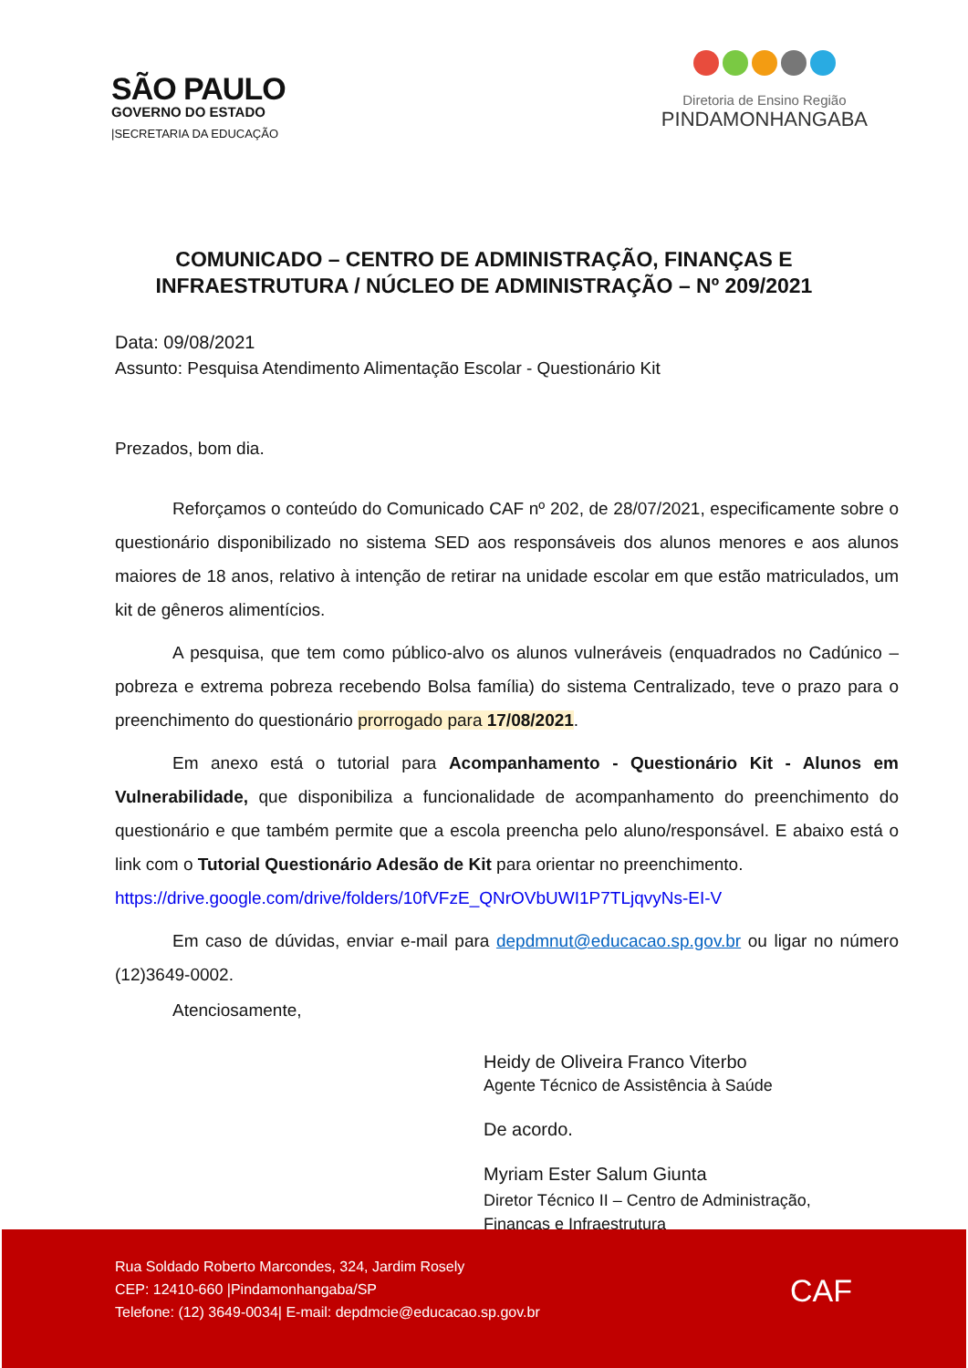SÃO PAULO
GOVERNO DO ESTADO
|SECRETARIA DA EDUCAÇÃO
Diretoria de Ensino Região
PINDAMONHANGABA
COMUNICADO – CENTRO DE ADMINISTRAÇÃO, FINANÇAS E INFRAESTRUTURA / NÚCLEO DE ADMINISTRAÇÃO – Nº 209/2021
Data: 09/08/2021
Assunto: Pesquisa Atendimento Alimentação Escolar - Questionário Kit
Prezados, bom dia.
Reforçamos o conteúdo do Comunicado CAF nº 202, de 28/07/2021, especificamente sobre o questionário disponibilizado no sistema SED aos responsáveis dos alunos menores e aos alunos maiores de 18 anos, relativo à intenção de retirar na unidade escolar em que estão matriculados, um kit de gêneros alimentícios.
A pesquisa, que tem como público-alvo os alunos vulneráveis (enquadrados no Cadúnico – pobreza e extrema pobreza recebendo Bolsa família) do sistema Centralizado, teve o prazo para o preenchimento do questionário prorrogado para 17/08/2021.
Em anexo está o tutorial para Acompanhamento - Questionário Kit - Alunos em Vulnerabilidade, que disponibiliza a funcionalidade de acompanhamento do preenchimento do questionário e que também permite que a escola preencha pelo aluno/responsável. E abaixo está o link com o Tutorial Questionário Adesão de Kit para orientar no preenchimento.
https://drive.google.com/drive/folders/10fVFzE_QNrOVbUWI1P7TLjqvyNs-EI-V
Em caso de dúvidas, enviar e-mail para depdmnut@educacao.sp.gov.br ou ligar no número (12)3649-0002.
Atenciosamente,
Heidy de Oliveira Franco Viterbo
Agente Técnico de Assistência à Saúde
De acordo.
Myriam Ester Salum Giunta
Diretor Técnico II – Centro de Administração,
Finanças e Infraestrutura
Rua Soldado Roberto Marcondes, 324, Jardim Rosely
CEP: 12410-660 |Pindamonhangaba/SP
Telefone: (12) 3649-0034| E-mail: depdmcie@educacao.sp.gov.br
CAF